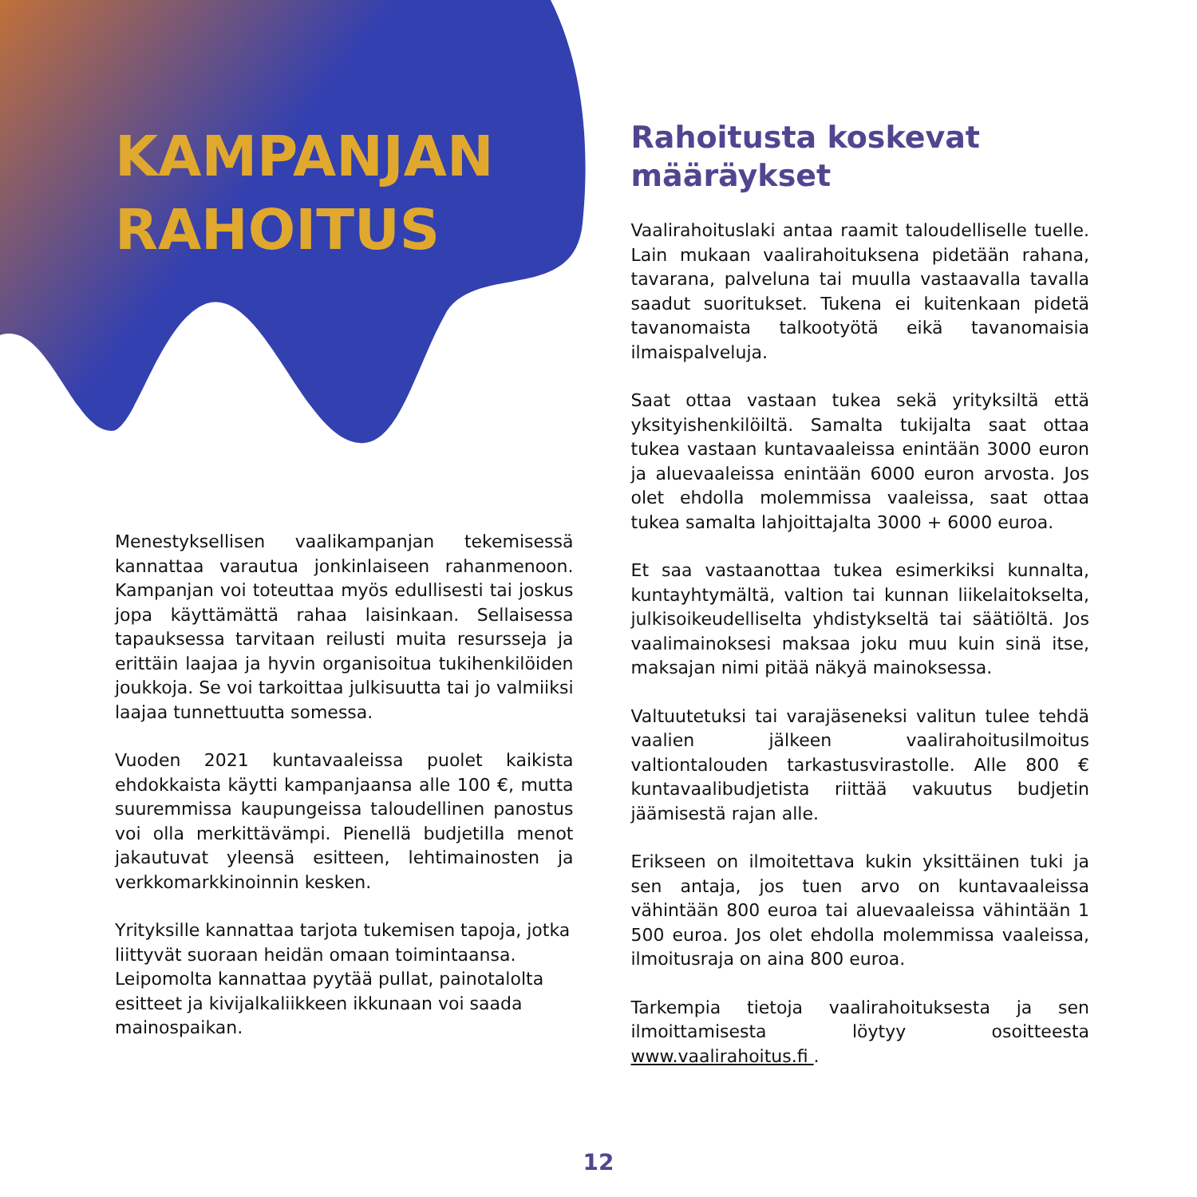KAMPANJAN
RAHOITUS
Menestyksellisen vaalikampanjan tekemisessä kannattaa varautua jonkinlaiseen rahanmenoon. Kampanjan voi toteuttaa myös edullisesti tai joskus jopa käyttämättä rahaa laisinkaan. Sellaisessa tapauksessa tarvitaan reilusti muita resursseja ja erittäin laajaa ja hyvin organisoitua tukihenkilöiden joukkoja. Se voi tarkoittaa julkisuutta tai jo valmiiksi laajaa tunnettuutta somessa.
Vuoden 2021 kuntavaaleissa puolet kaikista ehdokkaista käytti kampanjaansa alle 100 €, mutta suuremmissa kaupungeissa taloudellinen panostus voi olla merkittävämpi. Pienellä budjetilla menot jakautuvat yleensä esitteen, lehtimainosten ja verkkomarkkinoinnin kesken.
Yrityksille kannattaa tarjota tukemisen tapoja, jotka liittyvät suoraan heidän omaan toimintaansa. Leipomolta kannattaa pyytää pullat, painotalolta esitteet ja kivijalkaliikkeen ikkunaan voi saada mainospaikan.
Rahoitusta koskevat
määräykset
Vaalirahoituslaki antaa raamit taloudelliselle tuelle. Lain mukaan vaalirahoituksena pidetään rahana, tavarana, palveluna tai muulla vastaavalla tavalla saadut suoritukset. Tukena ei kuitenkaan pidetä tavanomaista talkootyötä eikä tavanomaisia ilmaispalveluja.
Saat ottaa vastaan tukea sekä yrityksiltä että yksityishenkilöiltä. Samalta tukijalta saat ottaa tukea vastaan kuntavaaleissa enintään 3000 euron ja aluevaaleissa enintään 6000 euron arvosta. Jos olet ehdolla molemmissa vaaleissa, saat ottaa tukea samalta lahjoittajalta 3000 + 6000 euroa.
Et saa vastaanottaa tukea esimerkiksi kunnalta, kuntayhtymältä, valtion tai kunnan liikelaitokselta, julkisoikeudelliselta yhdistykseltä tai säätiöltä. Jos vaalimainoksesi maksaa joku muu kuin sinä itse, maksajan nimi pitää näkyä mainoksessa.
Valtuutetuksi tai varajäseneksi valitun tulee tehdä vaalien jälkeen vaalirahoitusilmoitus valtiontalouden tarkastusvirastolle. Alle 800 € kuntavaalibudjetista riittää vakuutus budjetin jäämisestä rajan alle.
Erikseen on ilmoitettava kukin yksittäinen tuki ja sen antaja, jos tuen arvo on kuntavaaleissa vähintään 800 euroa tai aluevaaleissa vähintään 1 500 euroa. Jos olet ehdolla molemmissa vaaleissa, ilmoitusraja on aina 800 euroa.
Tarkempia tietoja vaalirahoituksesta ja sen ilmoittamisesta löytyy osoitteesta www.vaalirahoitus.fi .
12